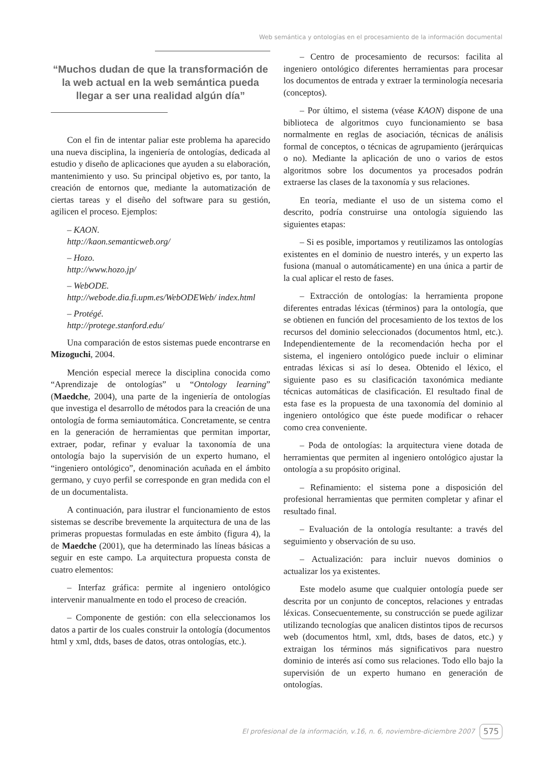Web semántica y ontologías en el procesamiento de la información documental
“Muchos dudan de que la transformación de la web actual en la web semántica pueda llegar a ser una realidad algún día”
Con el fin de intentar paliar este problema ha aparecido una nueva disciplina, la ingeniería de ontologías, dedicada al estudio y diseño de aplicaciones que ayuden a su elaboración, mantenimiento y uso. Su principal objetivo es, por tanto, la creación de entornos que, mediante la automatización de ciertas tareas y el diseño del software para su gestión, agilicen el proceso. Ejemplos:
– KAON.
http://kaon.semanticweb.org/
– Hozo.
http://www.hozo.jp/
– WebODE.
http://webode.dia.fi.upm.es/WebODEWeb/ index.html
– Protégé.
http://protege.stanford.edu/
Una comparación de estos sistemas puede encontrarse en Mizoguchi, 2004.
Mención especial merece la disciplina conocida como “Aprendizaje de ontologías” u “Ontology learning” (Maedche, 2004), una parte de la ingeniería de ontologías que investiga el desarrollo de métodos para la creación de una ontología de forma semiautomática. Concretamente, se centra en la generación de herramientas que permitan importar, extraer, podar, refinar y evaluar la taxonomía de una ontología bajo la supervisión de un experto humano, el “ingeniero ontológico”, denominación acuñada en el ámbito germano, y cuyo perfil se corresponde en gran medida con el de un documentalista.
A continuación, para ilustrar el funcionamiento de estos sistemas se describe brevemente la arquitectura de una de las primeras propuestas formuladas en este ámbito (figura 4), la de Maedche (2001), que ha determinado las líneas básicas a seguir en este campo. La arquitectura propuesta consta de cuatro elementos:
– Interfaz gráfica: permite al ingeniero ontológico intervenir manualmente en todo el proceso de creación.
– Componente de gestión: con ella seleccionamos los datos a partir de los cuales construir la ontología (documentos html y xml, dtds, bases de datos, otras ontologías, etc.).
– Centro de procesamiento de recursos: facilita al ingeniero ontológico diferentes herramientas para procesar los documentos de entrada y extraer la terminología necesaria (conceptos).
– Por último, el sistema (véase KAON) dispone de una biblioteca de algoritmos cuyo funcionamiento se basa normalmente en reglas de asociación, técnicas de análisis formal de conceptos, o técnicas de agrupamiento (jerárquicas o no). Mediante la aplicación de uno o varios de estos algoritmos sobre los documentos ya procesados podrán extraerse las clases de la taxonomía y sus relaciones.
En teoría, mediante el uso de un sistema como el descrito, podría construirse una ontología siguiendo las siguientes etapas:
– Si es posible, importamos y reutilizamos las ontologías existentes en el dominio de nuestro interés, y un experto las fusiona (manual o automáticamente) en una única a partir de la cual aplicar el resto de fases.
– Extracción de ontologías: la herramienta propone diferentes entradas léxicas (términos) para la ontología, que se obtienen en función del procesamiento de los textos de los recursos del dominio seleccionados (documentos html, etc.). Independientemente de la recomendación hecha por el sistema, el ingeniero ontológico puede incluir o eliminar entradas léxicas si así lo desea. Obtenido el léxico, el siguiente paso es su clasificación taxonómica mediante técnicas automáticas de clasificación. El resultado final de esta fase es la propuesta de una taxonomía del dominio al ingeniero ontológico que éste puede modificar o rehacer como crea conveniente.
– Poda de ontologías: la arquitectura viene dotada de herramientas que permiten al ingeniero ontológico ajustar la ontología a su propósito original.
– Refinamiento: el sistema pone a disposición del profesional herramientas que permiten completar y afinar el resultado final.
– Evaluación de la ontología resultante: a través del seguimiento y observación de su uso.
– Actualización: para incluir nuevos dominios o actualizar los ya existentes.
Este modelo asume que cualquier ontología puede ser descrita por un conjunto de conceptos, relaciones y entradas léxicas. Consecuentemente, su construcción se puede agilizar utilizando tecnologías que analicen distintos tipos de recursos web (documentos html, xml, dtds, bases de datos, etc.) y extraigan los términos más significativos para nuestro dominio de interés así como sus relaciones. Todo ello bajo la supervisión de un experto humano en generación de ontologías.
El profesional de la información, v.16, n. 6, noviembre-diciembre 2007 575